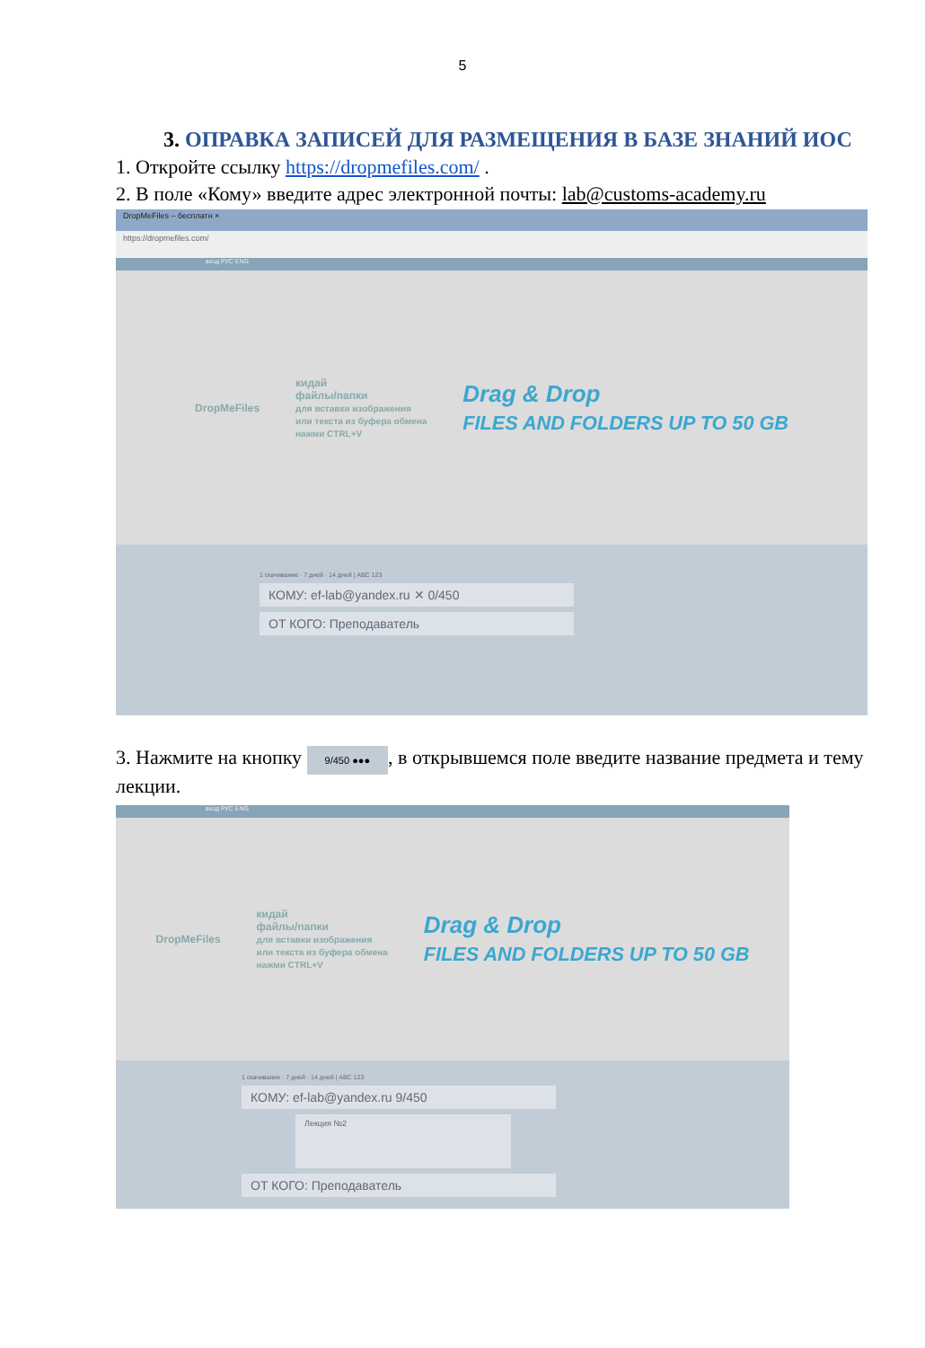5
3. ОПРАВКА ЗАПИСЕЙ ДЛЯ РАЗМЕЩЕНИЯ В БАЗЕ ЗНАНИЙ ИОС
1. Откройте ссылку https://dropmefiles.com/ .
2. В поле «Кому» введите адрес электронной почты: lab@customs-academy.ru
DropMeFiles – бесплатн ×
https://dropmefiles.com/
вход РУС ENG
DropMeFiles
кидай
файлы/папки
для вставки изображения
или текста из буфера обмена
нажми CTRL+V
Drag & Drop
FILES AND FOLDERS UP TO 50 GB
1 скачивание · 7 дней · 14 дней | ABC 123
КОМУ: ef-lab@yandex.ru ✕ 0/450
ОТ КОГО: Преподаватель
3. Нажмите на кнопку 9/450 ●●●, в открывшемся поле введите название предмета и тему лекции.
вход РУС ENG
DropMeFiles
кидай
файлы/папки
для вставки изображения
или текста из буфера обмена
нажми CTRL+V
Drag & Drop
FILES AND FOLDERS UP TO 50 GB
1 скачивание · 7 дней · 14 дней | ABC 123
КОМУ: ef-lab@yandex.ru 9/450
Лекция №2
ОТ КОГО: Преподаватель